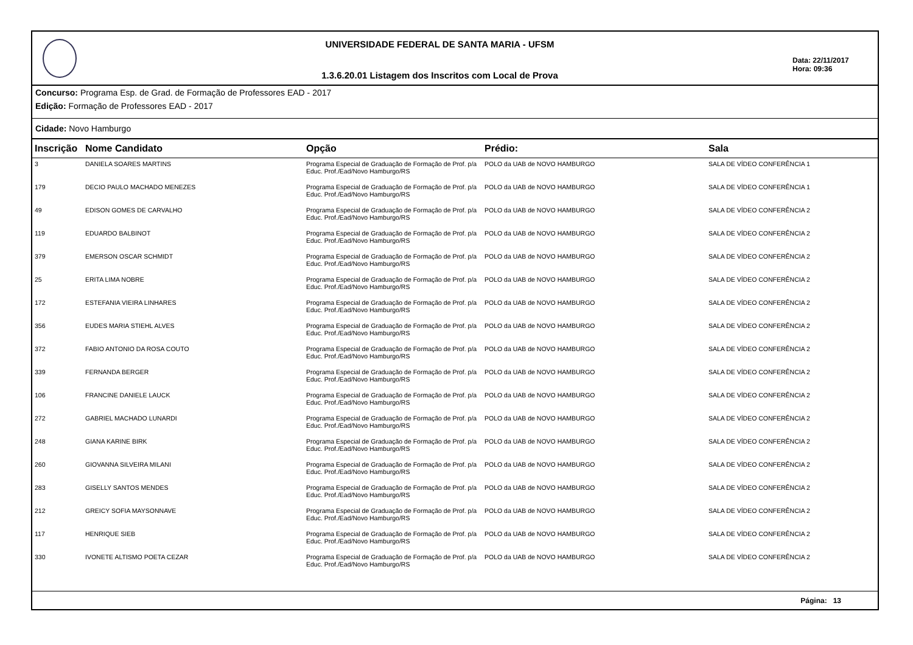UNIVERSIDADE FEDERAL DE SANTA MARIA - UFSM
1.3.6.20.01 Listagem dos Inscritos com Local de Prova
Data: 22/11/2017
Hora: 09:36
Concurso: Programa Esp. de Grad. de Formação de Professores EAD - 2017
Edição: Formação de Professores EAD - 2017
Cidade: Novo Hamburgo
| Inscrição | Nome Candidato | Opção | Prédio: | Sala |
| --- | --- | --- | --- | --- |
| 3 | DANIELA SOARES MARTINS | Programa Especial de Graduação de Formação de Prof. p/a Educ. Prof./Ead/Novo Hamburgo/RS | POLO da UAB de NOVO HAMBURGO | SALA DE VÍDEO CONFERÊNCIA 1 |
| 179 | DECIO PAULO MACHADO MENEZES | Programa Especial de Graduação de Formação de Prof. p/a Educ. Prof./Ead/Novo Hamburgo/RS | POLO da UAB de NOVO HAMBURGO | SALA DE VÍDEO CONFERÊNCIA 1 |
| 49 | EDISON GOMES DE CARVALHO | Programa Especial de Graduação de Formação de Prof. p/a Educ. Prof./Ead/Novo Hamburgo/RS | POLO da UAB de NOVO HAMBURGO | SALA DE VÍDEO CONFERÊNCIA 2 |
| 119 | EDUARDO BALBINOT | Programa Especial de Graduação de Formação de Prof. p/a Educ. Prof./Ead/Novo Hamburgo/RS | POLO da UAB de NOVO HAMBURGO | SALA DE VÍDEO CONFERÊNCIA 2 |
| 379 | EMERSON OSCAR SCHMIDT | Programa Especial de Graduação de Formação de Prof. p/a Educ. Prof./Ead/Novo Hamburgo/RS | POLO da UAB de NOVO HAMBURGO | SALA DE VÍDEO CONFERÊNCIA 2 |
| 25 | ERITA LIMA NOBRE | Programa Especial de Graduação de Formação de Prof. p/a Educ. Prof./Ead/Novo Hamburgo/RS | POLO da UAB de NOVO HAMBURGO | SALA DE VÍDEO CONFERÊNCIA 2 |
| 172 | ESTEFANIA VIEIRA LINHARES | Programa Especial de Graduação de Formação de Prof. p/a Educ. Prof./Ead/Novo Hamburgo/RS | POLO da UAB de NOVO HAMBURGO | SALA DE VÍDEO CONFERÊNCIA 2 |
| 356 | EUDES MARIA STIEHL ALVES | Programa Especial de Graduação de Formação de Prof. p/a Educ. Prof./Ead/Novo Hamburgo/RS | POLO da UAB de NOVO HAMBURGO | SALA DE VÍDEO CONFERÊNCIA 2 |
| 372 | FABIO ANTONIO DA ROSA COUTO | Programa Especial de Graduação de Formação de Prof. p/a Educ. Prof./Ead/Novo Hamburgo/RS | POLO da UAB de NOVO HAMBURGO | SALA DE VÍDEO CONFERÊNCIA 2 |
| 339 | FERNANDA BERGER | Programa Especial de Graduação de Formação de Prof. p/a Educ. Prof./Ead/Novo Hamburgo/RS | POLO da UAB de NOVO HAMBURGO | SALA DE VÍDEO CONFERÊNCIA 2 |
| 106 | FRANCINE DANIELE LAUCK | Programa Especial de Graduação de Formação de Prof. p/a Educ. Prof./Ead/Novo Hamburgo/RS | POLO da UAB de NOVO HAMBURGO | SALA DE VÍDEO CONFERÊNCIA 2 |
| 272 | GABRIEL MACHADO LUNARDI | Programa Especial de Graduação de Formação de Prof. p/a Educ. Prof./Ead/Novo Hamburgo/RS | POLO da UAB de NOVO HAMBURGO | SALA DE VÍDEO CONFERÊNCIA 2 |
| 248 | GIANA KARINE BIRK | Programa Especial de Graduação de Formação de Prof. p/a Educ. Prof./Ead/Novo Hamburgo/RS | POLO da UAB de NOVO HAMBURGO | SALA DE VÍDEO CONFERÊNCIA 2 |
| 260 | GIOVANNA SILVEIRA MILANI | Programa Especial de Graduação de Formação de Prof. p/a Educ. Prof./Ead/Novo Hamburgo/RS | POLO da UAB de NOVO HAMBURGO | SALA DE VÍDEO CONFERÊNCIA 2 |
| 283 | GISELLY SANTOS MENDES | Programa Especial de Graduação de Formação de Prof. p/a Educ. Prof./Ead/Novo Hamburgo/RS | POLO da UAB de NOVO HAMBURGO | SALA DE VÍDEO CONFERÊNCIA 2 |
| 212 | GREICY SOFIA MAYSONNAVE | Programa Especial de Graduação de Formação de Prof. p/a Educ. Prof./Ead/Novo Hamburgo/RS | POLO da UAB de NOVO HAMBURGO | SALA DE VÍDEO CONFERÊNCIA 2 |
| 117 | HENRIQUE SIEB | Programa Especial de Graduação de Formação de Prof. p/a Educ. Prof./Ead/Novo Hamburgo/RS | POLO da UAB de NOVO HAMBURGO | SALA DE VÍDEO CONFERÊNCIA 2 |
| 330 | IVONETE ALTISMO POETA CEZAR | Programa Especial de Graduação de Formação de Prof. p/a Educ. Prof./Ead/Novo Hamburgo/RS | POLO da UAB de NOVO HAMBURGO | SALA DE VÍDEO CONFERÊNCIA 2 |
Página: 13